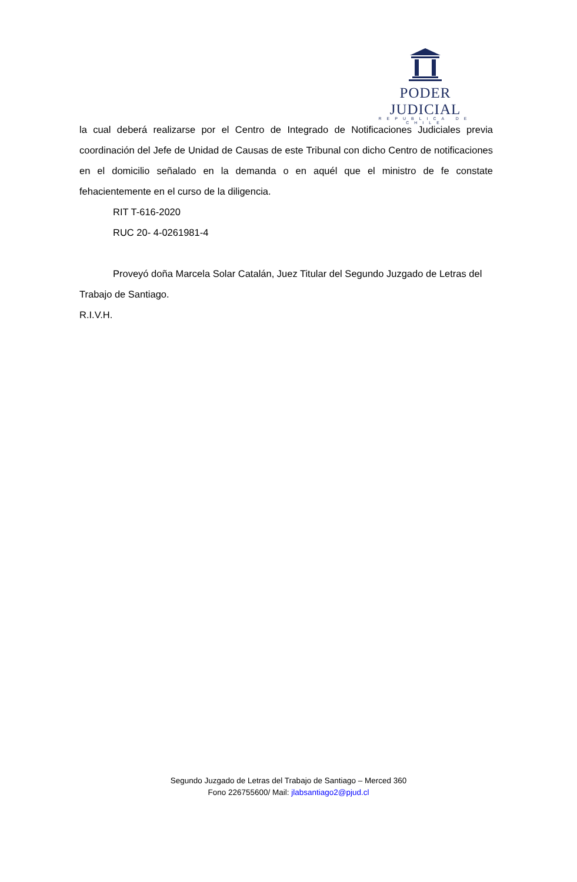PODER JUDICIAL
REPUBLICA DE CHILE
la cual deberá realizarse por el Centro de Integrado de Notificaciones Judiciales previa coordinación del Jefe de Unidad de Causas de este Tribunal con dicho Centro de notificaciones en el domicilio señalado en la demanda o en aquél que el ministro de fe constate fehacientemente en el curso de la diligencia.
RIT T-616-2020
RUC 20- 4-0261981-4
Proveyó doña Marcela Solar Catalán, Juez Titular del Segundo Juzgado de Letras del
Trabajo de Santiago.
R.I.V.H.
Segundo Juzgado de Letras del Trabajo de Santiago – Merced 360
Fono 226755600/ Mail: jlabsantiago2@pjud.cl